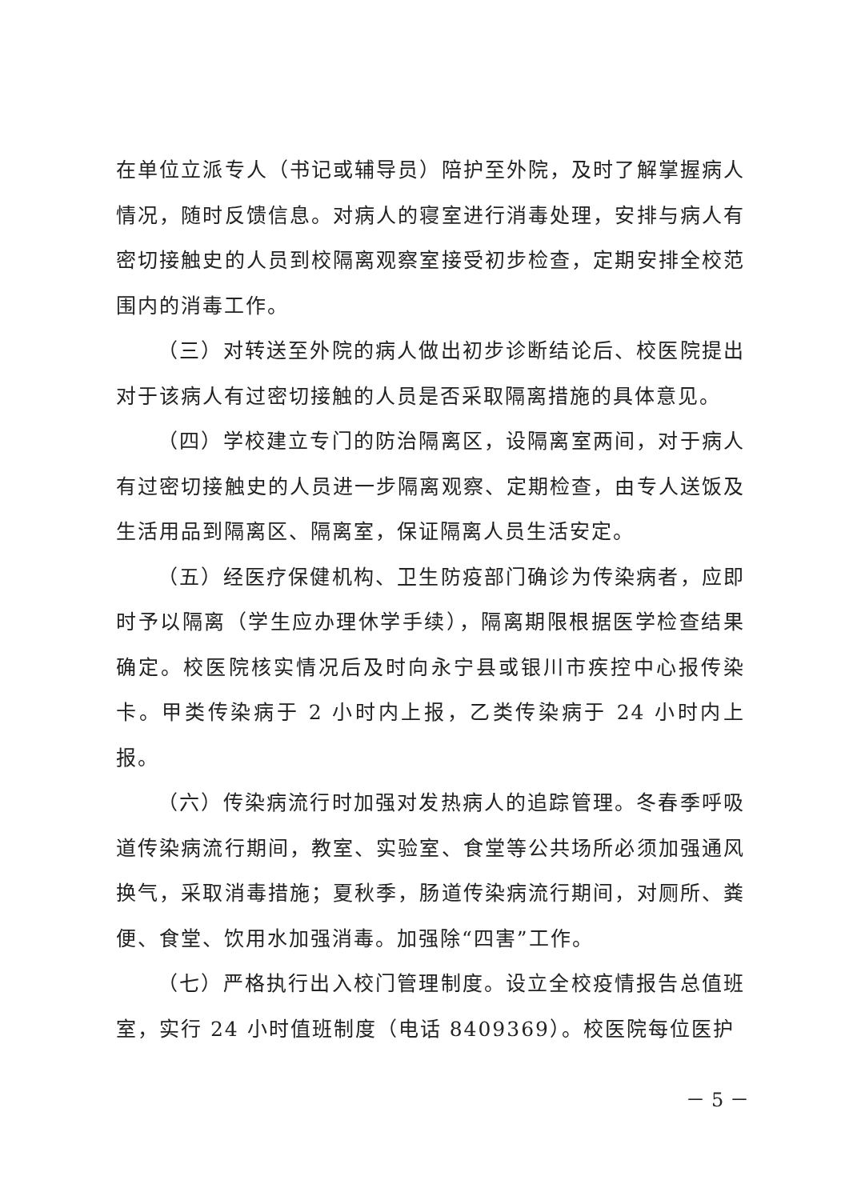在单位立派专人（书记或辅导员）陪护至外院，及时了解掌握病人情况，随时反馈信息。对病人的寝室进行消毒处理，安排与病人有密切接触史的人员到校隔离观察室接受初步检查，定期安排全校范围内的消毒工作。
（三）对转送至外院的病人做出初步诊断结论后、校医院提出对于该病人有过密切接触的人员是否采取隔离措施的具体意见。
（四）学校建立专门的防治隔离区，设隔离室两间，对于病人有过密切接触史的人员进一步隔离观察、定期检查，由专人送饭及生活用品到隔离区、隔离室，保证隔离人员生活安定。
（五）经医疗保健机构、卫生防疫部门确诊为传染病者，应即时予以隔离（学生应办理休学手续），隔离期限根据医学检查结果确定。校医院核实情况后及时向永宁县或银川市疾控中心报传染卡。甲类传染病于 2 小时内上报，乙类传染病于 24 小时内上报。
（六）传染病流行时加强对发热病人的追踪管理。冬春季呼吸道传染病流行期间，教室、实验室、食堂等公共场所必须加强通风换气，采取消毒措施；夏秋季，肠道传染病流行期间，对厕所、粪便、食堂、饮用水加强消毒。加强除“四害”工作。
（七）严格执行出入校门管理制度。设立全校疫情报告总值班室，实行 24 小时值班制度（电话 8409369）。校医院每位医护
－ 5 －